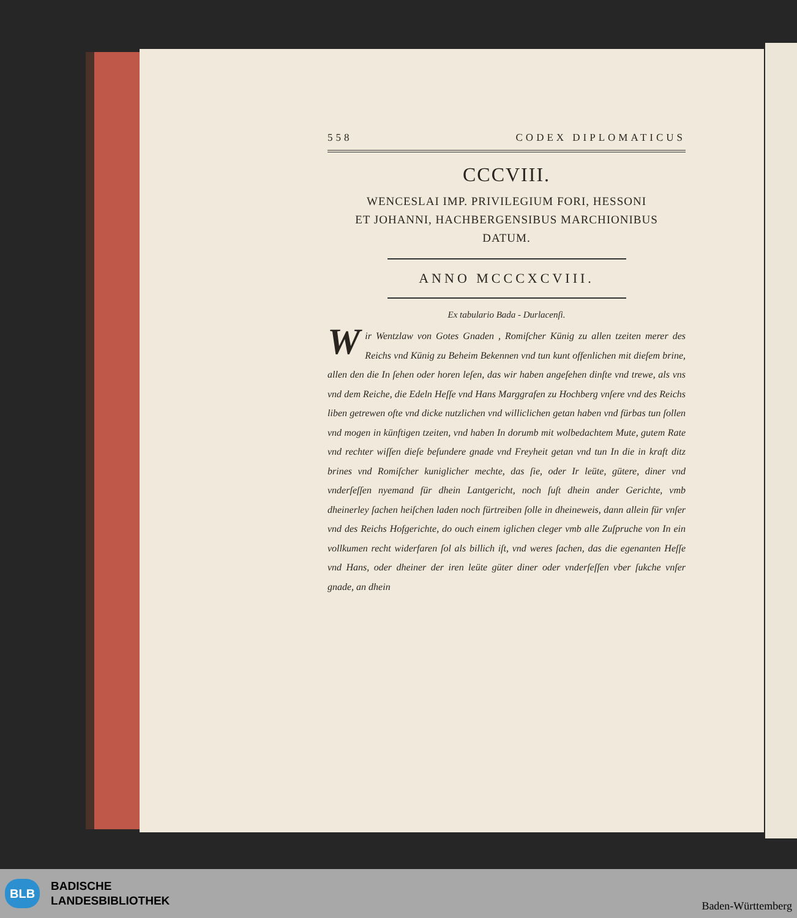558 CODEX DIPLOMATICUS
CCCVIII.
WENCESLAI IMP. PRIVILEGIUM FORI, HESSONI
ET JOHANNI, HACHBERGENSIBUS MARCHIONIBUS
DATUM.
ANNO MCCCXCVIII.
Ex tabulario Bada - Durlacenſi.
Wir Wentzlaw von Gotes Gnaden , Romiſcher Künig zu allen tzeiten merer des Reichs vnd Künig zu Beheim Bekennen vnd tun kunt offenlichen mit dieſem brine, allen den die In ſehen oder horen leſen, das wir haben angeſehen dinſte vnd trewe, als vns vnd dem Reiche, die Edeln Heſſe vnd Hans Marggrafen zu Hochberg vnſere vnd des Reichs liben getrewen ofte vnd dicke nutzlichen vnd williclichen getan haben vnd fürbas tun ſollen vnd mogen in künftigen tzeiten, vnd haben In dorumb mit wolbedachtem Mute, gutem Rate vnd rechter wiſſen dieſe beſundere gnade vnd Freyheit getan vnd tun In die in kraft ditz brines vnd Romiſcher kuniglicher mechte, das ſie, oder Ir leüte, gütere, diner vnd vnderſeſſen nyemand für dhein Lantgericht, noch ſuſt dhein ander Gerichte, vmb dheinerley ſachen heiſchen laden noch fürtreiben ſolle in dheineweis, dann allein für vnſer vnd des Reichs Hofgerichte, do ouch einem iglichen cleger vmb alle Zuſpruche von In ein vollkumen recht widerfaren ſol als billich iſt, vnd weres ſachen, das die egenanten Heſſe vnd Hans, oder dheiner der iren leüte güter diner oder vnderſeſſen vber ſukche vnſer gnade, an dhein
BLB BADISCHE
LANDESBIBLIOTHEK
Baden-Württemberg